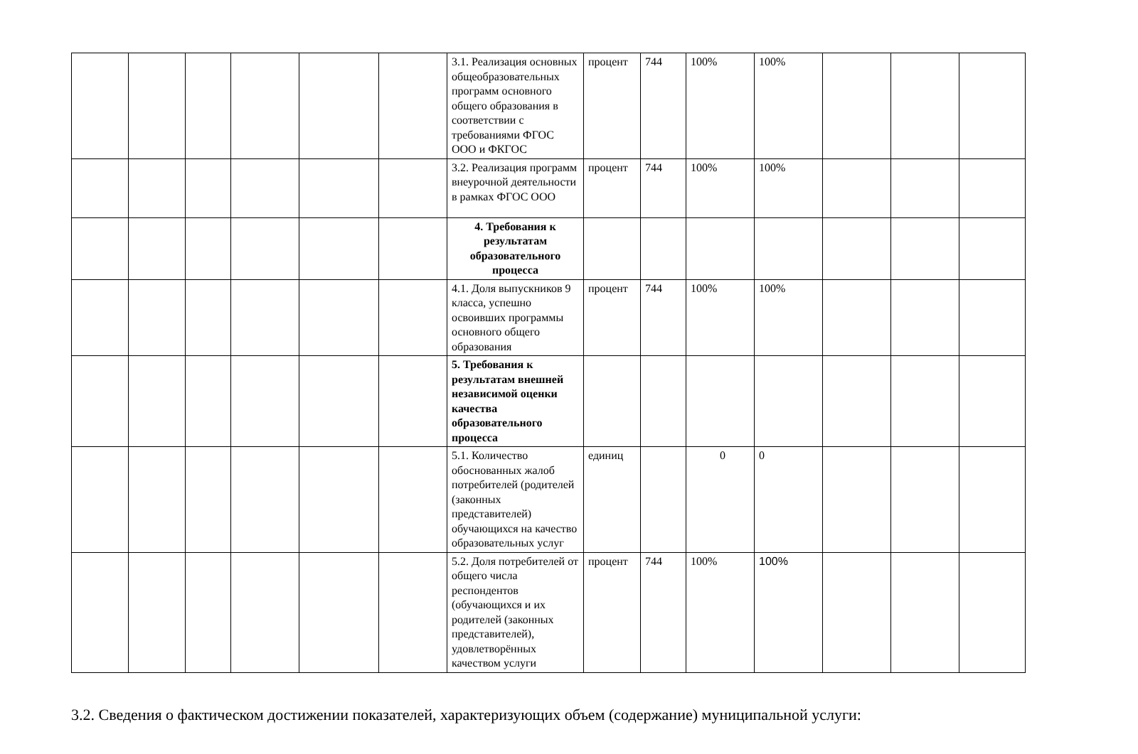| | | | | | | 3.1. Реализация основных общеобразовательных программ основного общего образования в соответствии с требованиями ФГОС ООО и ФКГОС | процент | 744 | 100% | 100% | | | |
| | | | | | | 3.2. Реализация программ внеурочной деятельности в рамках ФГОС ООО | процент | 744 | 100% | 100% | | | |
| | | | | | | 4. Требования к результатам образовательного процесса | | | | | | | |
| | | | | | | 4.1. Доля выпускников 9 класса, успешно освоивших программы основного общего образования | процент | 744 | 100% | 100% | | | |
| | | | | | | 5. Требования к результатам внешней независимой оценки качества образовательного процесса | | | | | | | |
| | | | | | | 5.1. Количество обоснованных жалоб потребителей (родителей (законных представителей) обучающихся на качество образовательных услуг | единиц | | 0 | 0 | | | |
| | | | | | | 5.2. Доля потребителей от общего числа респондентов (обучающихся и их родителей (законных представителей), удовлетворённых качеством услуги | процент | 744 | 100% | 100% | | | |
3.2. Сведения о фактическом достижении показателей, характеризующих объем (содержание) муниципальной услуги: